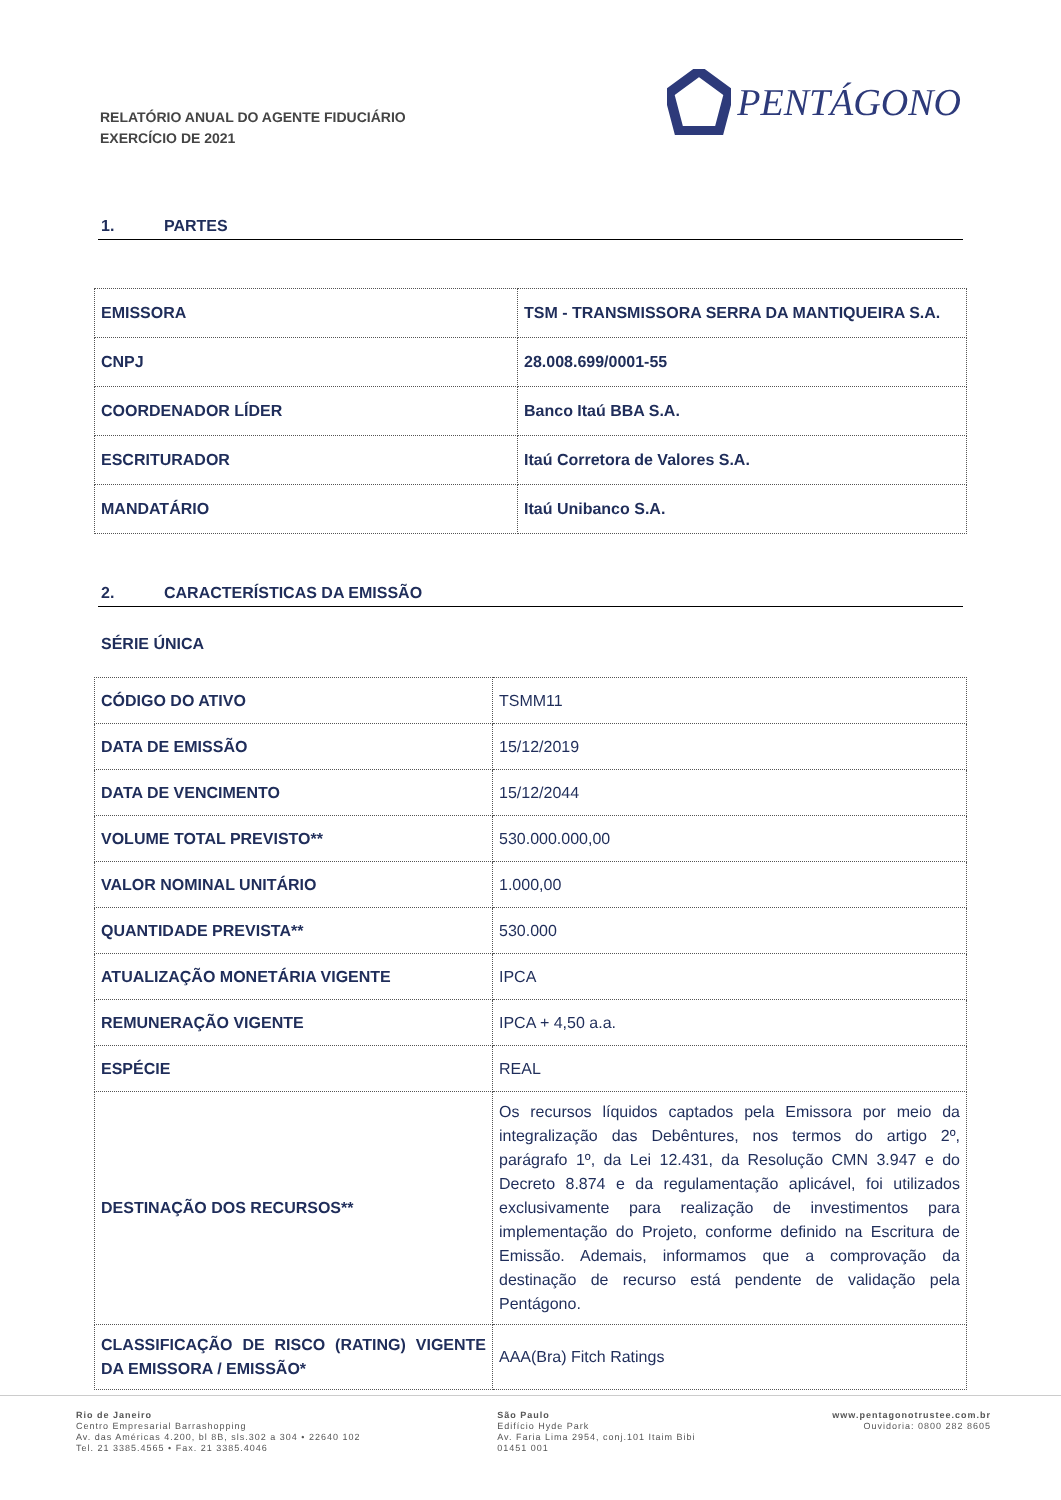RELATÓRIO ANUAL DO AGENTE FIDUCIÁRIO
EXERCÍCIO DE 2021
PENTÁGONO
1. PARTES
| EMISSORA | TSM - TRANSMISSORA SERRA DA MANTIQUEIRA S.A. |
| CNPJ | 28.008.699/0001-55 |
| COORDENADOR LÍDER | Banco Itaú BBA S.A. |
| ESCRITURADOR | Itaú Corretora de Valores S.A. |
| MANDATÁRIO | Itaú Unibanco S.A. |
2. CARACTERÍSTICAS DA EMISSÃO
SÉRIE ÚNICA
| CÓDIGO DO ATIVO | TSMM11 |
| DATA DE EMISSÃO | 15/12/2019 |
| DATA DE VENCIMENTO | 15/12/2044 |
| VOLUME TOTAL PREVISTO** | 530.000.000,00 |
| VALOR NOMINAL UNITÁRIO | 1.000,00 |
| QUANTIDADE PREVISTA** | 530.000 |
| ATUALIZAÇÃO MONETÁRIA VIGENTE | IPCA |
| REMUNERAÇÃO VIGENTE | IPCA + 4,50 a.a. |
| ESPÉCIE | REAL |
| DESTINAÇÃO DOS RECURSOS** | Os recursos líquidos captados pela Emissora por meio da integralização das Debêntures, nos termos do artigo 2º, parágrafo 1º, da Lei 12.431, da Resolução CMN 3.947 e do Decreto 8.874 e da regulamentação aplicável, foi utilizados exclusivamente para realização de investimentos para implementação do Projeto, conforme definido na Escritura de Emissão. Ademais, informamos que a comprovação da destinação de recurso está pendente de validação pela Pentágono. |
| CLASSIFICAÇÃO DE RISCO (RATING) VIGENTE DA EMISSORA / EMISSÃO* | AAA(Bra) Fitch Ratings |
Rio de Janeiro
Centro Empresarial Barrashopping
Av. das Américas 4.200, bl 8B, sls.302 a 304 • 22640 102
Tel. 21 3385.4565 • Fax. 21 3385.4046
São Paulo
Edifício Hyde Park
Av. Faria Lima 2954, conj.101 Itaim Bibi
01451 001
www.pentagonotrustee.com.br
Ouvidoria: 0800 282 8605